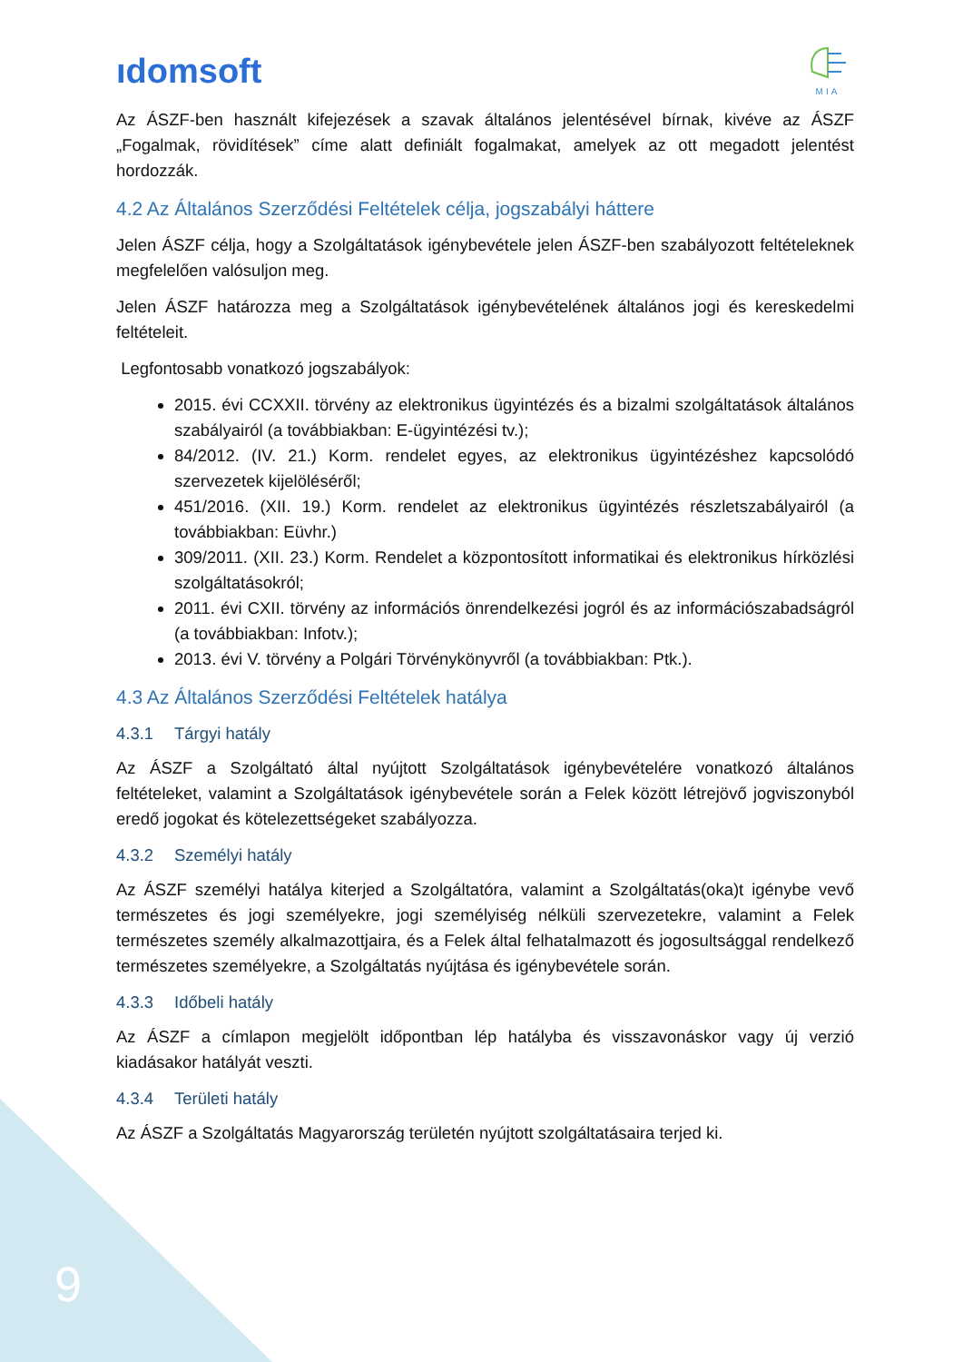ıdomsoft
MIA
Az ÁSZF-ben használt kifejezések a szavak általános jelentésével bírnak, kivéve az ÁSZF „Fogalmak, rövidítések” címe alatt definiált fogalmakat, amelyek az ott megadott jelentést hordozzák.
4.2 Az Általános Szerződési Feltételek célja, jogszabályi háttere
Jelen ÁSZF célja, hogy a Szolgáltatások igénybevétele jelen ÁSZF-ben szabályozott feltételeknek megfelelően valósuljon meg.
Jelen ÁSZF határozza meg a Szolgáltatások igénybevételének általános jogi és kereskedelmi feltételeit.
Legfontosabb vonatkozó jogszabályok:
2015. évi CCXXII. törvény az elektronikus ügyintézés és a bizalmi szolgáltatások általános szabályairól (a továbbiakban: E-ügyintézési tv.);
84/2012. (IV. 21.) Korm. rendelet egyes, az elektronikus ügyintézéshez kapcsolódó szervezetek kijelöléséről;
451/2016. (XII. 19.) Korm. rendelet az elektronikus ügyintézés részletszabályairól (a továbbiakban: Eüvhr.)
309/2011. (XII. 23.) Korm. Rendelet a központosított informatikai és elektronikus hírközlési szolgáltatásokról;
2011. évi CXII. törvény az információs önrendelkezési jogról és az információszabadságról (a továbbiakban: Infotv.);
2013. évi V. törvény a Polgári Törvénykönyvről (a továbbiakban: Ptk.).
4.3 Az Általános Szerződési Feltételek hatálya
4.3.1 Tárgyi hatály
Az ÁSZF a Szolgáltató által nyújtott Szolgáltatások igénybevételére vonatkozó általános feltételeket, valamint a Szolgáltatások igénybevétele során a Felek között létrejövő jogviszonyból eredő jogokat és kötelezettségeket szabályozza.
4.3.2 Személyi hatály
Az ÁSZF személyi hatálya kiterjed a Szolgáltatóra, valamint a Szolgáltatás(oka)t igénybe vevő természetes és jogi személyekre, jogi személyiség nélküli szervezetekre, valamint a Felek természetes személy alkalmazottjaira, és a Felek által felhatalmazott és jogosultsággal rendelkező természetes személyekre, a Szolgáltatás nyújtása és igénybevétele során.
4.3.3 Időbeli hatály
Az ÁSZF a címlapon megjelölt időpontban lép hatályba és visszavonáskor vagy új verzió kiadásakor hatályát veszti.
4.3.4 Területi hatály
Az ÁSZF a Szolgáltatás Magyarország területén nyújtott szolgáltatásaira terjed ki.
9